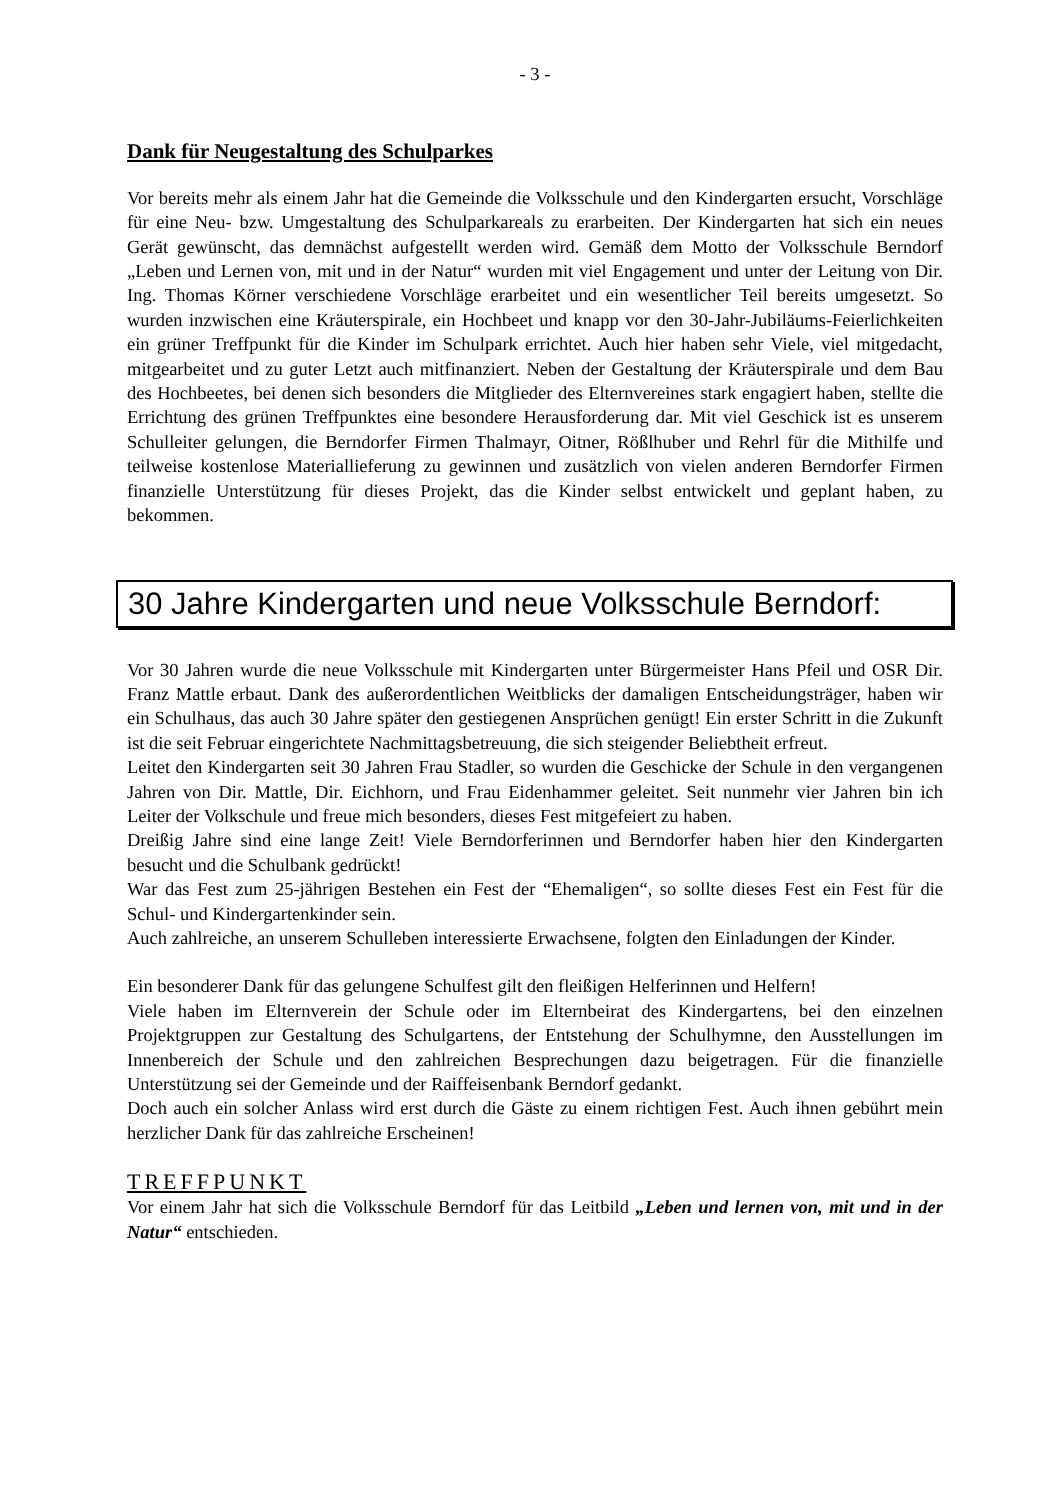- 3 -
Dank für Neugestaltung des Schulparkes
Vor bereits mehr als einem Jahr hat die Gemeinde die Volksschule und den Kindergarten ersucht, Vorschläge für eine Neu- bzw. Umgestaltung des Schulparkareals zu erarbeiten. Der Kindergarten hat sich ein neues Gerät gewünscht, das demnächst aufgestellt werden wird. Gemäß dem Motto der Volksschule Berndorf „Leben und Lernen von, mit und in der Natur“ wurden mit viel Engagement und unter der Leitung von Dir. Ing. Thomas Körner verschiedene Vorschläge erarbeitet und ein wesentlicher Teil bereits umgesetzt. So wurden inzwischen eine Kräuterspirale, ein Hochbeet und knapp vor den 30-Jahr-Jubiläums-Feierlichkeiten ein grüner Treffpunkt für die Kinder im Schulpark errichtet. Auch hier haben sehr Viele, viel mitgedacht, mitgearbeitet und zu guter Letzt auch mitfinanziert. Neben der Gestaltung der Kräuterspirale und dem Bau des Hochbeetes, bei denen sich besonders die Mitglieder des Elternvereines stark engagiert haben, stellte die Errichtung des grünen Treffpunktes eine besondere Herausforderung dar. Mit viel Geschick ist es unserem Schulleiter gelungen, die Berndorfer Firmen Thalmayr, Oitner, Rößlhuber und Rehrl für die Mithilfe und teilweise kostenlose Materiallieferung zu gewinnen und zusätzlich von vielen anderen Berndorfer Firmen finanzielle Unterstützung für dieses Projekt, das die Kinder selbst entwickelt und geplant haben, zu bekommen.
30 Jahre Kindergarten und neue Volksschule Berndorf:
Vor 30 Jahren wurde die neue Volksschule mit Kindergarten unter Bürgermeister Hans Pfeil und OSR Dir. Franz Mattle erbaut. Dank des außerordentlichen Weitblicks der damaligen Entscheidungsträger, haben wir ein Schulhaus, das auch 30 Jahre später den gestiegenen Ansprüchen genügt! Ein erster Schritt in die Zukunft ist die seit Februar eingerichtete Nachmittagsbetreuung, die sich steigender Beliebtheit erfreut.
Leitet den Kindergarten seit 30 Jahren Frau Stadler, so wurden die Geschicke der Schule in den vergangenen Jahren von Dir. Mattle, Dir. Eichhorn, und Frau Eidenhammer geleitet. Seit nunmehr vier Jahren bin ich Leiter der Volkschule und freue mich besonders, dieses Fest mitgefeiert zu haben.
Dreißig Jahre sind eine lange Zeit! Viele Berndorferinnen und Berndorfer haben hier den Kindergarten besucht und die Schulbank gedrückt!
War das Fest zum 25-jährigen Bestehen ein Fest der “Ehemaligen“, so sollte dieses Fest ein Fest für die Schul- und Kindergartenkinder sein.
Auch zahlreiche, an unserem Schulleben interessierte Erwachsene, folgten den Einladungen der Kinder.
Ein besonderer Dank für das gelungene Schulfest gilt den fleißigen Helferinnen und Helfern!
Viele haben im Elternverein der Schule oder im Elternbeirat des Kindergartens, bei den einzelnen Projektgruppen zur Gestaltung des Schulgartens, der Entstehung der Schulhymne, den Ausstellungen im Innenbereich der Schule und den zahlreichen Besprechungen dazu beigetragen. Für die finanzielle Unterstützung sei der Gemeinde und der Raiffeisenbank Berndorf gedankt.
Doch auch ein solcher Anlass wird erst durch die Gäste zu einem richtigen Fest. Auch ihnen gebührt mein herzlicher Dank für das zahlreiche Erscheinen!
TREFFPUNKT
Vor einem Jahr hat sich die Volksschule Berndorf für das Leitbild „Leben und lernen von, mit und in der Natur“ entschieden.